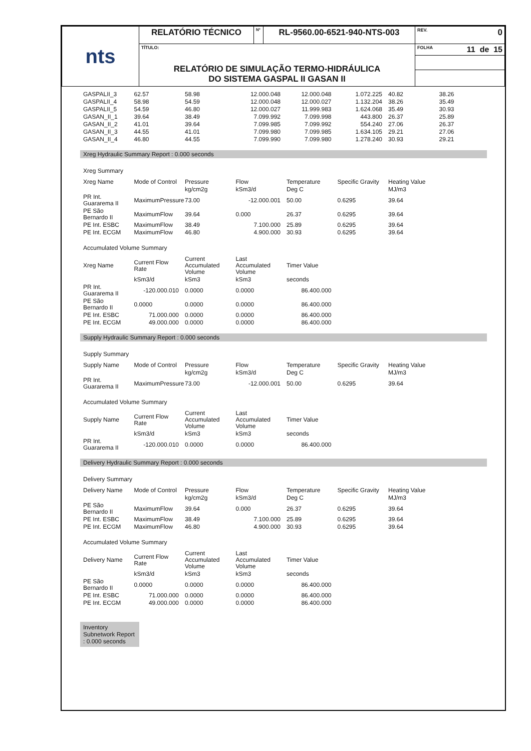| nts | RELATÓRIO TÉCNICO | Nº | RL-9560.00-6521-940-NTS-003 | REV. 0 |
| | TÍTULO: RELATÓRIO DE SIMULAÇÃO TERMO-HIDRÁULICA DO SISTEMA GASPAL II GASAN II | | | FOLHA 11 de 15 |
| GASPALII_3 | 62.57 | 58.98 | 12.000.048 | 12.000.048 | 1.072.225 | 40.82 | 38.26 |
| GASPALII_4 | 58.98 | 54.59 | 12.000.048 | 12.000.027 | 1.132.204 | 38.26 | 35.49 |
| GASPALII_5 | 54.59 | 46.80 | 12.000.027 | 11.999.983 | 1.624.068 | 35.49 | 30.93 |
| GASAN_II_1 | 39.64 | 38.49 | 7.099.992 | 7.099.998 | 443.800 | 26.37 | 25.89 |
| GASAN_II_2 | 41.01 | 39.64 | 7.099.985 | 7.099.992 | 554.240 | 27.06 | 26.37 |
| GASAN_II_3 | 44.55 | 41.01 | 7.099.980 | 7.099.985 | 1.634.105 | 29.21 | 27.06 |
| GASAN_II_4 | 46.80 | 44.55 | 7.099.990 | 7.099.980 | 1.278.240 | 30.93 | 29.21 |
Xreg Hydraulic Summary Report : 0.000 seconds
Xreg Summary
| Xreg Name | Mode of Control | Pressure | Flow | Temperature | Specific Gravity | Heating Value | |
| | | kg/cm2g | kSm3/d | Deg C | | MJ/m3 | |
| PR Int. Guararema II | MaximumPressure | 73.00 | -12.000.001 | 50.00 | 0.6295 | 39.64 | |
| PE São Bernardo II | MaximumFlow | 39.64 | 0.000 | 26.37 | 0.6295 | 39.64 | |
| PE Int. ESBC | MaximumFlow | 38.49 | 7.100.000 | 25.89 | 0.6295 | 39.64 | |
| PE Int. ECGM | MaximumFlow | 46.80 | 4.900.000 | 30.93 | 0.6295 | 39.64 | |
Accumulated Volume Summary
| Xreg Name | Current Flow Rate | Current Accumulated Volume | Last Accumulated Volume | Timer Value | | | |
| | kSm3/d | kSm3 | kSm3 | seconds | | | |
| PR Int. Guararema II | -120.000.010 | 0.0000 | 0.0000 | 86.400.000 | | | |
| PE São Bernardo II | 0.0000 | 0.0000 | 0.0000 | 86.400.000 | | | |
| PE Int. ESBC | 71.000.000 | 0.0000 | 0.0000 | 86.400.000 | | | |
| PE Int. ECGM | 49.000.000 | 0.0000 | 0.0000 | 86.400.000 | | | |
Supply Hydraulic Summary Report : 0.000 seconds
Supply Summary
| Supply Name | Mode of Control | Pressure | Flow | Temperature | Specific Gravity | Heating Value | |
| | | kg/cm2g | kSm3/d | Deg C | | MJ/m3 | |
| PR Int. Guararema II | MaximumPressure | 73.00 | -12.000.001 | 50.00 | 0.6295 | 39.64 | |
Accumulated Volume Summary
| Supply Name | Current Flow Rate | Current Accumulated Volume | Last Accumulated Volume | Timer Value | | | |
| | kSm3/d | kSm3 | kSm3 | seconds | | | |
| PR Int. Guararema II | -120.000.010 | 0.0000 | 0.0000 | 86.400.000 | | | |
Delivery Hydraulic Summary Report : 0.000 seconds
Delivery Summary
| Delivery Name | Mode of Control | Pressure | Flow | Temperature | Specific Gravity | Heating Value | |
| | | kg/cm2g | kSm3/d | Deg C | | MJ/m3 | |
| PE São Bernardo II | MaximumFlow | 39.64 | 0.000 | 26.37 | 0.6295 | 39.64 | |
| PE Int. ESBC | MaximumFlow | 38.49 | 7.100.000 | 25.89 | 0.6295 | 39.64 | |
| PE Int. ECGM | MaximumFlow | 46.80 | 4.900.000 | 30.93 | 0.6295 | 39.64 | |
Accumulated Volume Summary
| Delivery Name | Current Flow Rate | Current Accumulated Volume | Last Accumulated Volume | Timer Value | | | |
| | kSm3/d | kSm3 | kSm3 | seconds | | | |
| PE São Bernardo II | 0.0000 | 0.0000 | 0.0000 | 86.400.000 | | | |
| PE Int. ESBC | 71.000.000 | 0.0000 | 0.0000 | 86.400.000 | | | |
| PE Int. ECGM | 49.000.000 | 0.0000 | 0.0000 | 86.400.000 | | | |
Inventory Subnetwork Report : 0.000 seconds